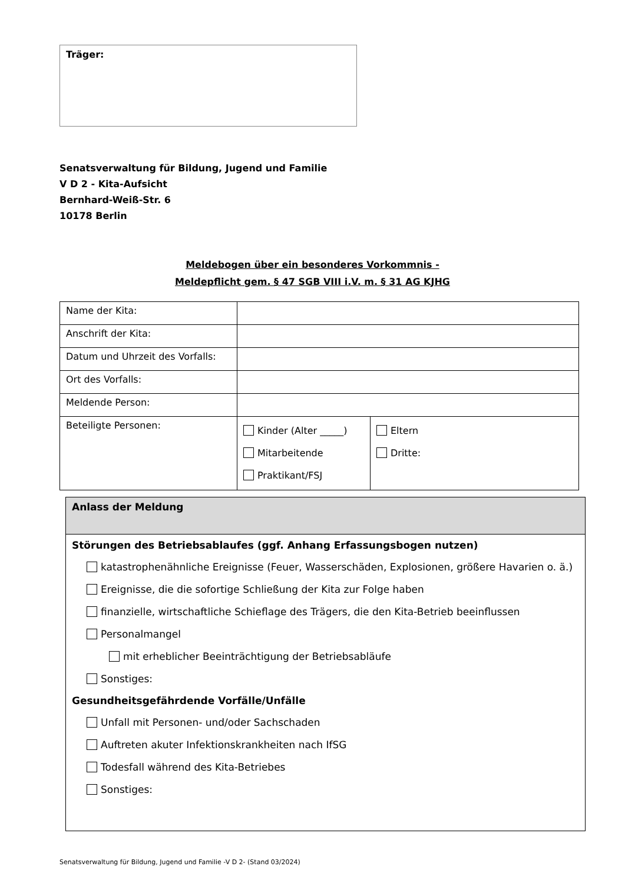Träger:
Senatsverwaltung für Bildung, Jugend und Familie
V D 2 - Kita-Aufsicht
Bernhard-Weiß-Str. 6
10178 Berlin
Meldebogen über ein besonderes Vorkommnis -
Meldepflicht gem. § 47 SGB VIII i.V. m. § 31 AG KJHG
| Name der Kita: | | |
| Anschrift der Kita: | | |
| Datum und Uhrzeit des Vorfalls: | | |
| Ort des Vorfalls: | | |
| Meldende Person: | | |
| Beteiligte Personen: | Kinder (Alter _____) Mitarbeitende Praktikant/FSJ | Eltern Dritte: |
Anlass der Meldung
Störungen des Betriebsablaufes (ggf. Anhang Erfassungsbogen nutzen)
katastrophenähnliche Ereignisse (Feuer, Wasserschäden, Explosionen, größere Havarien o. ä.)
Ereignisse, die die sofortige Schließung der Kita zur Folge haben
finanzielle, wirtschaftliche Schieflage des Trägers, die den Kita-Betrieb beeinflussen
Personalmangel
mit erheblicher Beeinträchtigung der Betriebsabläufe
Sonstiges:
Gesundheitsgefährdende Vorfälle/Unfälle
Unfall mit Personen- und/oder Sachschaden
Auftreten akuter Infektionskrankheiten nach IfSG
Todesfall während des Kita-Betriebes
Sonstiges:
Senatsverwaltung für Bildung, Jugend und Familie -V D 2- (Stand 03/2024)